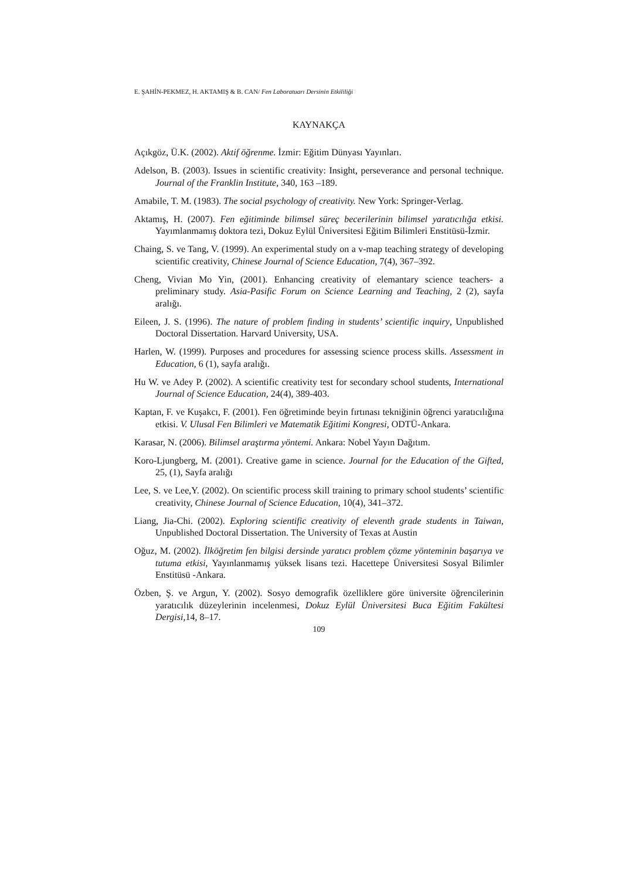E. ŞAHİN-PEKMEZ, H. AKTAMIŞ & B. CAN/ Fen Laboratuarı Dersinin Etkililiği
KAYNAKÇA
Açıkgöz, Ü.K. (2002). Aktif öğrenme. İzmir: Eğitim Dünyası Yayınları.
Adelson, B. (2003). Issues in scientific creativity: Insight, perseverance and personal technique. Journal of the Franklin Institute, 340, 163 –189.
Amabile, T. M. (1983). The social psychology of creativity. New York: Springer-Verlag.
Aktamış, H. (2007). Fen eğitiminde bilimsel süreç becerilerinin bilimsel yaratıcılığa etkisi. Yayımlanmamış doktora tezi, Dokuz Eylül Üniversitesi Eğitim Bilimleri Enstitüsü-İzmir.
Chaing, S. ve Tang, V. (1999). An experimental study on a v-map teaching strategy of developing scientific creativity, Chinese Journal of Science Education, 7(4), 367–392.
Cheng, Vivian Mo Yin, (2001). Enhancing creativity of elemantary science teachers- a preliminary study. Asia-Pasific Forum on Science Learning and Teaching, 2 (2), sayfa aralığı.
Eileen, J. S. (1996). The nature of problem finding in students’ scientific inquiry, Unpublished Doctoral Dissertation. Harvard University, USA.
Harlen, W. (1999). Purposes and procedures for assessing science process skills. Assessment in Education, 6 (1), sayfa aralığı.
Hu W. ve Adey P. (2002). A scientific creativity test for secondary school students, International Journal of Science Education, 24(4), 389-403.
Kaptan, F. ve Kuşakcı, F. (2001). Fen öğretiminde beyin fırtınası tekniğinin öğrenci yaratıcılığına etkisi. V. Ulusal Fen Bilimleri ve Matematik Eğitimi Kongresi, ODTÜ-Ankara.
Karasar, N. (2006). Bilimsel araştırma yöntemi. Ankara: Nobel Yayın Dağıtım.
Koro-Ljungberg, M. (2001). Creative game in science. Journal for the Education of the Gifted, 25, (1), Sayfa aralığı
Lee, S. ve Lee,Y. (2002). On scientific process skill training to primary school students’ scientific creativity, Chinese Journal of Science Education, 10(4), 341–372.
Liang, Jia-Chi. (2002). Exploring scientific creativity of eleventh grade students in Taiwan, Unpublished Doctoral Dissertation. The University of Texas at Austin
Oğuz, M. (2002). İlköğretim fen bilgisi dersinde yaratıcı problem çözme yönteminin başarıya ve tutuma etkisi, Yayınlanmamış yüksek lisans tezi. Hacettepe Üniversitesi Sosyal Bilimler Enstitüsü -Ankara.
Özben, Ş. ve Argun, Y. (2002). Sosyo demografik özelliklere göre üniversite öğrencilerinin yaratıcılık düzeylerinin incelenmesi, Dokuz Eylül Üniversitesi Buca Eğitim Fakültesi Dergisi, 14, 8–17.
109